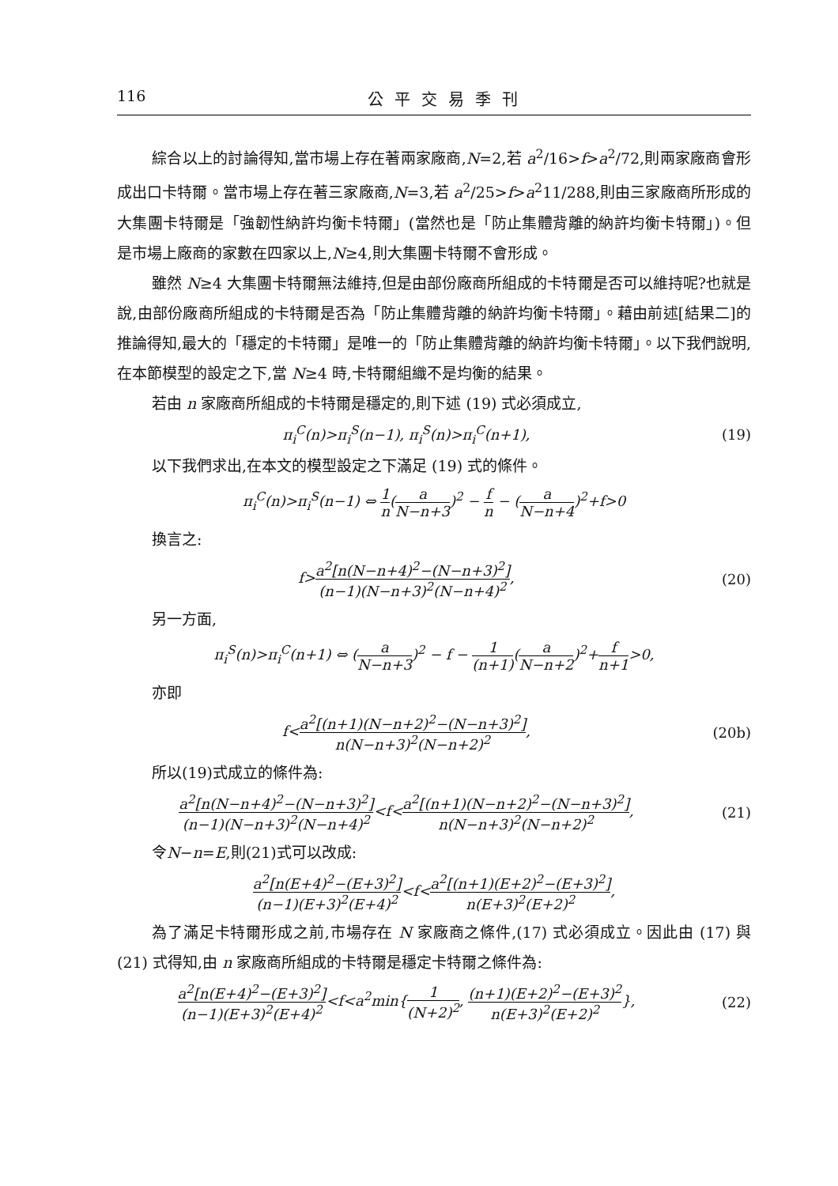116 公平交易季刊
綜合以上的討論得知,當市場上存在著兩家廠商,N=2,若 a<sup>2</sup>/16>f>a<sup>2</sup>/72,則兩家廠商會形成出口卡特爾。當市場上存在著三家廠商,N=3,若 a<sup>2</sup>/25>f>a<sup>2</sup>11/288,則由三家廠商所形成的大集團卡特爾是「強韌性納許均衡卡特爾」(當然也是「防止集體背離的納許均衡卡特爾」)。但是市場上廠商的家數在四家以上,N≥4,則大集團卡特爾不會形成。
雖然 N≥4 大集團卡特爾無法維持,但是由部份廠商所組成的卡特爾是否可以維持呢?也就是說,由部份廠商所組成的卡特爾是否為「防止集體背離的納許均衡卡特爾」。藉由前述[結果二]的推論得知,最大的「穩定的卡特爾」是唯一的「防止集體背離的納許均衡卡特爾」。以下我們說明,在本節模型的設定之下,當 N≥4 時,卡特爾組織不是均衡的結果。
若由 n 家廠商所組成的卡特爾是穩定的,則下述 (19) 式必須成立,
π<sub>i</sub><sup>C</sup>(n)>π<sub>i</sub><sup>S</sup>(n−1), π<sub>i</sub><sup>S</sup>(n)>π<sub>i</sub><sup>C</sup>(n+1), (19)
以下我們求出,在本文的模型設定之下滿足 (19) 式的條件。
π<sub>i</sub><sup>C</sup>(n)>π<sub>i</sub><sup>S</sup>(n−1) ⇔ 1 n(a N−n+3)<sup>2</sup> − f n − (a N−n+4)<sup>2</sup>+f>0
換言之:
f>a<sup>2</sup>[n(N−n+4)<sup>2</sup>−(N−n+3)<sup>2</sup>] (n−1)(N−n+3)<sup>2</sup>(N−n+4)<sup>2</sup>, (20)
另一方面,
π<sub>i</sub><sup>S</sup>(n)>π<sub>i</sub><sup>C</sup>(n+1) ⇔ (a N−n+3)<sup>2</sup> − f − 1 (n+1)(a N−n+2)<sup>2</sup>+f n+1>0,
亦即
f<a<sup>2</sup>[(n+1)(N−n+2)<sup>2</sup>−(N−n+3)<sup>2</sup>] n(N−n+3)<sup>2</sup>(N−n+2)<sup>2</sup>, (20b)
所以(19)式成立的條件為:
a<sup>2</sup>[n(N−n+4)<sup>2</sup>−(N−n+3)<sup>2</sup>] (n−1)(N−n+3)<sup>2</sup>(N−n+4)<sup>2</sup><f<a<sup>2</sup>[(n+1)(N−n+2)<sup>2</sup>−(N−n+3)<sup>2</sup>] n(N−n+3)<sup>2</sup>(N−n+2)<sup>2</sup>, (21)
令N−n=E,則(21)式可以改成:
a<sup>2</sup>[n(E+4)<sup>2</sup>−(E+3)<sup>2</sup>] (n−1)(E+3)<sup>2</sup>(E+4)<sup>2</sup><f<a<sup>2</sup>[(n+1)(E+2)<sup>2</sup>−(E+3)<sup>2</sup>] n(E+3)<sup>2</sup>(E+2)<sup>2</sup>,
為了滿足卡特爾形成之前,市場存在 N 家廠商之條件,(17) 式必須成立。因此由 (17) 與 (21) 式得知,由 n 家廠商所組成的卡特爾是穩定卡特爾之條件為:
a<sup>2</sup>[n(E+4)<sup>2</sup>−(E+3)<sup>2</sup>] (n−1)(E+3)<sup>2</sup>(E+4)<sup>2</sup><f<a<sup>2</sup>min{1 (N+2)<sup>2</sup>, (n+1)(E+2)<sup>2</sup>−(E+3)<sup>2</sup> n(E+3)<sup>2</sup>(E+2)<sup>2</sup>}, (22)